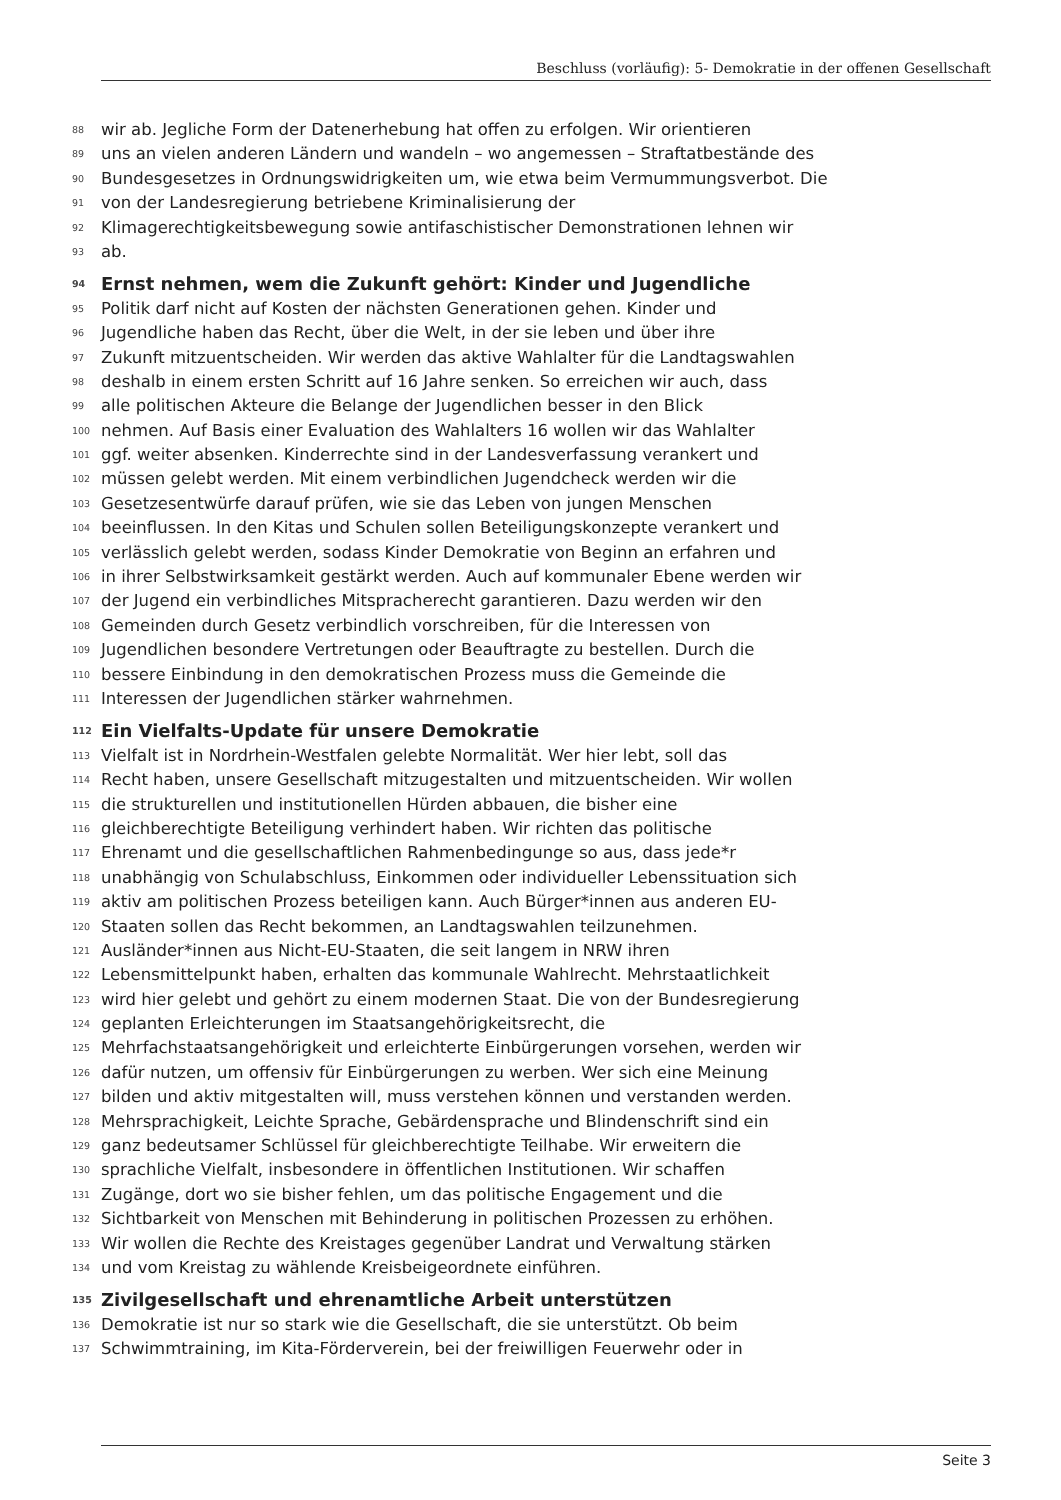Beschluss (vorläufig): 5- Demokratie in der offenen Gesellschaft
88 wir ab. Jegliche Form der Datenerhebung hat offen zu erfolgen. Wir orientieren
89 uns an vielen anderen Ländern und wandeln – wo angemessen – Straftatbestände des
90 Bundesgesetzes in Ordnungswidrigkeiten um, wie etwa beim Vermummungsverbot. Die
91 von der Landesregierung betriebene Kriminalisierung der
92 Klimagerechtigkeitsbewegung sowie antifaschistischer Demonstrationen lehnen wir
93 ab.
94 Ernst nehmen, wem die Zukunft gehört: Kinder und Jugendliche
95 Politik darf nicht auf Kosten der nächsten Generationen gehen. Kinder und
96 Jugendliche haben das Recht, über die Welt, in der sie leben und über ihre
97 Zukunft mitzuentscheiden. Wir werden das aktive Wahlalter für die Landtagswahlen
98 deshalb in einem ersten Schritt auf 16 Jahre senken. So erreichen wir auch, dass
99 alle politischen Akteure die Belange der Jugendlichen besser in den Blick
100 nehmen. Auf Basis einer Evaluation des Wahlalters 16 wollen wir das Wahlalter
101 ggf. weiter absenken. Kinderrechte sind in der Landesverfassung verankert und
102 müssen gelebt werden. Mit einem verbindlichen Jugendcheck werden wir die
103 Gesetzesentwürfe darauf prüfen, wie sie das Leben von jungen Menschen
104 beeinflussen. In den Kitas und Schulen sollen Beteiligungskonzepte verankert und
105 verlässlich gelebt werden, sodass Kinder Demokratie von Beginn an erfahren und
106 in ihrer Selbstwirksamkeit gestärkt werden. Auch auf kommunaler Ebene werden wir
107 der Jugend ein verbindliches Mitspracherecht garantieren. Dazu werden wir den
108 Gemeinden durch Gesetz verbindlich vorschreiben, für die Interessen von
109 Jugendlichen besondere Vertretungen oder Beauftragte zu bestellen. Durch die
110 bessere Einbindung in den demokratischen Prozess muss die Gemeinde die
111 Interessen der Jugendlichen stärker wahrnehmen.
112 Ein Vielfalts-Update für unsere Demokratie
113 Vielfalt ist in Nordrhein-Westfalen gelebte Normalität. Wer hier lebt, soll das
114 Recht haben, unsere Gesellschaft mitzugestalten und mitzuentscheiden. Wir wollen
115 die strukturellen und institutionellen Hürden abbauen, die bisher eine
116 gleichberechtigte Beteiligung verhindert haben. Wir richten das politische
117 Ehrenamt und die gesellschaftlichen Rahmenbedingunge so aus, dass jede*r
118 unabhängig von Schulabschluss, Einkommen oder individueller Lebenssituation sich
119 aktiv am politischen Prozess beteiligen kann. Auch Bürger*innen aus anderen EU-
120 Staaten sollen das Recht bekommen, an Landtagswahlen teilzunehmen.
121 Ausländer*innen aus Nicht-EU-Staaten, die seit langem in NRW ihren
122 Lebensmittelpunkt haben, erhalten das kommunale Wahlrecht. Mehrstaatlichkeit
123 wird hier gelebt und gehört zu einem modernen Staat. Die von der Bundesregierung
124 geplanten Erleichterungen im Staatsangehörigkeitsrecht, die
125 Mehrfachstaatsangehörigkeit und erleichterte Einbürgerungen vorsehen, werden wir
126 dafür nutzen, um offensiv für Einbürgerungen zu werben. Wer sich eine Meinung
127 bilden und aktiv mitgestalten will, muss verstehen können und verstanden werden.
128 Mehrsprachigkeit, Leichte Sprache, Gebärdensprache und Blindenschrift sind ein
129 ganz bedeutsamer Schlüssel für gleichberechtigte Teilhabe. Wir erweitern die
130 sprachliche Vielfalt, insbesondere in öffentlichen Institutionen. Wir schaffen
131 Zugänge, dort wo sie bisher fehlen, um das politische Engagement und die
132 Sichtbarkeit von Menschen mit Behinderung in politischen Prozessen zu erhöhen.
133 Wir wollen die Rechte des Kreistages gegenüber Landrat und Verwaltung stärken
134 und vom Kreistag zu wählende Kreisbeigeordnete einführen.
135 Zivilgesellschaft und ehrenamtliche Arbeit unterstützen
136 Demokratie ist nur so stark wie die Gesellschaft, die sie unterstützt. Ob beim
137 Schwimmtraining, im Kita-Förderverein, bei der freiwilligen Feuerwehr oder in
Seite 3